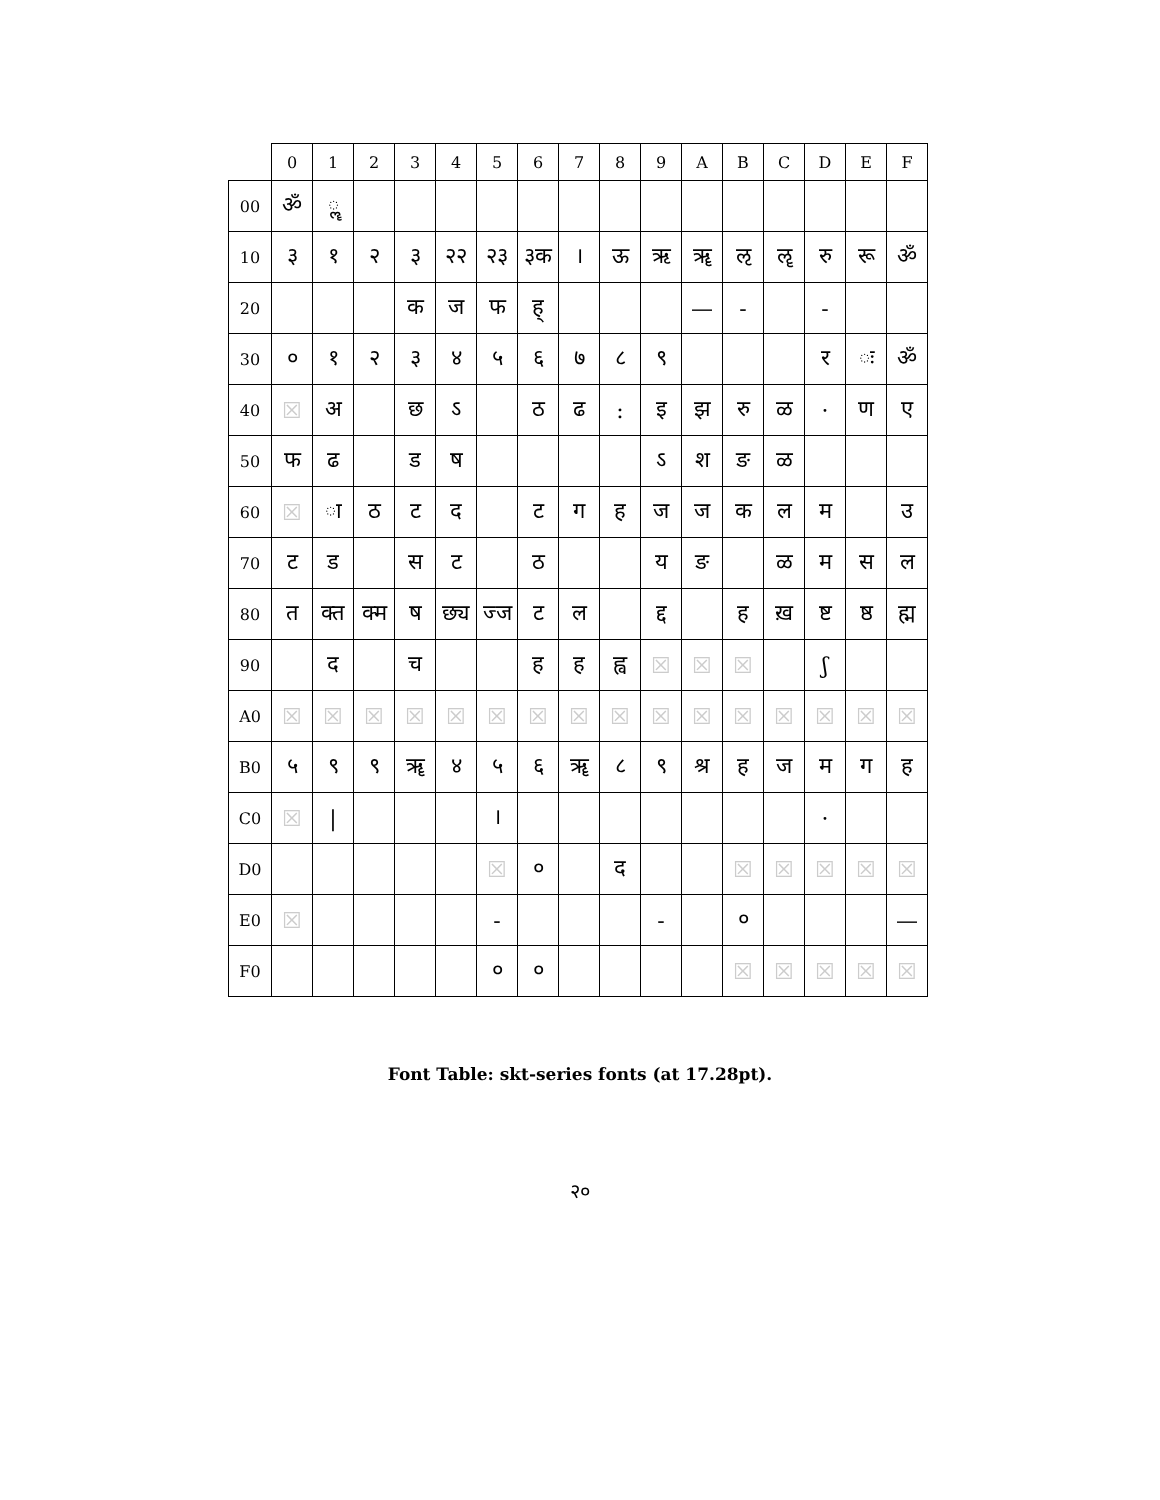| | 0 | 1 | 2 | 3 | 4 | 5 | 6 | 7 | 8 | 9 | A | B | C | D | E | F |
| --- | --- | --- | --- | --- | --- | --- | --- | --- | --- | --- | --- | --- | --- | --- | --- | --- |
| 00 | ॐ | ॣ | | | | | | | | | | | | | | |
| 10 | ३ | १ | २ | ३ | २२ | २३ | ३क | । | ऊ | ऋ | ॠ | ऌ | ॡ | रु | रू | ॐ |
| 20 | | | | क | ज | फ | ह् | | | | — | - | | - | | |
| 30 | ० | १ | २ | ३ | ४ | ५ | ६ | ७ | ८ | ९ | | | | र | ः | ॐ |
| 40 | ☒ | अ | | छ | ऽ | | ठ | ढ | : | इ | झ | रु | ळ | · | ण | ए |
| 50 | फ | ढ | | ड | ष | | | | | ऽ | श | ङ | ळ | | | |
| 60 | ☒ | ा | ठ | ट | द | | ट | ग | ह | ज | ज | क | ल | म | | उ |
| 70 | ट | ड | | स | ट | | ठ | | | य | ङ | | ळ | म | स | ल |
| 80 | त | क्त | क्म | ष | छ्य | ज्ज | ट | ल | | द्द | | ह | ख़ | ष्ट | ष्ठ | ह्म |
| 90 | | द | | च | | | ह | ह | ह्व | ☒ | ☒ | ☒ | | ʃ | | |
| A0 | ☒ | ☒ | ☒ | ☒ | ☒ | ☒ | ☒ | ☒ | ☒ | ☒ | ☒ | ☒ | ☒ | ☒ | ☒ | ☒ |
| B0 | ५ | ९ | ९ | ॠ | ४ | ५ | ६ | ॠ | ८ | ९ | श्र | ह | ज | म | ग | ह |
| C0 | ☒ | / | | | | । | | | | | | | | · | | |
| D0 | | | | | | ☒ | ० | | द | | | ☒ | ☒ | ☒ | ☒ | ☒ |
| E0 | ☒ | | | | | - | | | | - | | ० | | | | — |
| F0 | | | | | | ० | ० | | | | | ☒ | ☒ | ☒ | ☒ | ☒ |
Font Table: skt-series fonts (at 17.28pt).
२०